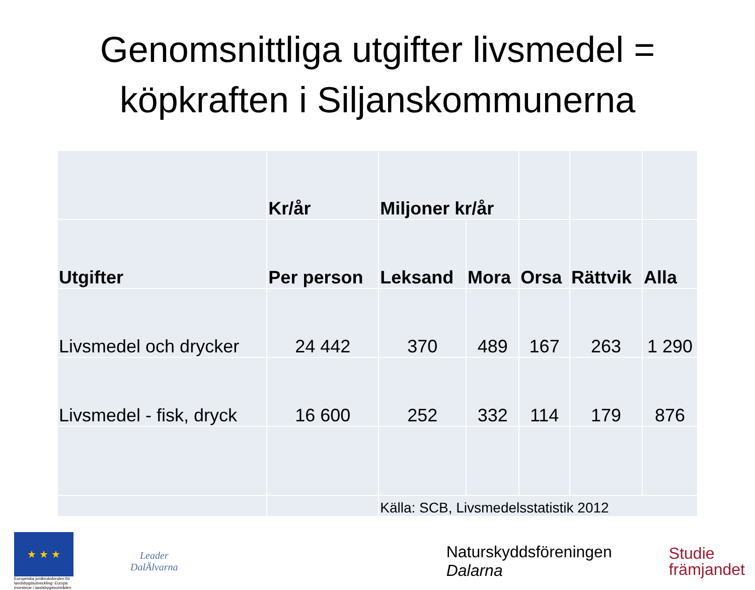Genomsnittliga utgifter livsmedel =
köpkraften i Siljanskommunerna
| | Kr/år | Miljoner kr/år | | | | |
| --- | --- | --- | --- | --- | --- | --- |
| Utgifter | Per person | Leksand | Mora | Orsa | Rättvik | Alla |
| Livsmedel och drycker | 24 442 | 370 | 489 | 167 | 263 | 1 290 |
| Livsmedel - fisk, dryck | 16 600 | 252 | 332 | 114 | 179 | 876 |
| | | Källa: SCB, Livsmedelsstatistik 2012 | | | | |
★ ★ ★
Europeiska jordbruksfonden för landsbygdsutveckling: Europa investerar i landsbygdsområden
Leader
DalÄlvarna
Naturskyddsföreningen
Dalarna
Studie
främjandet